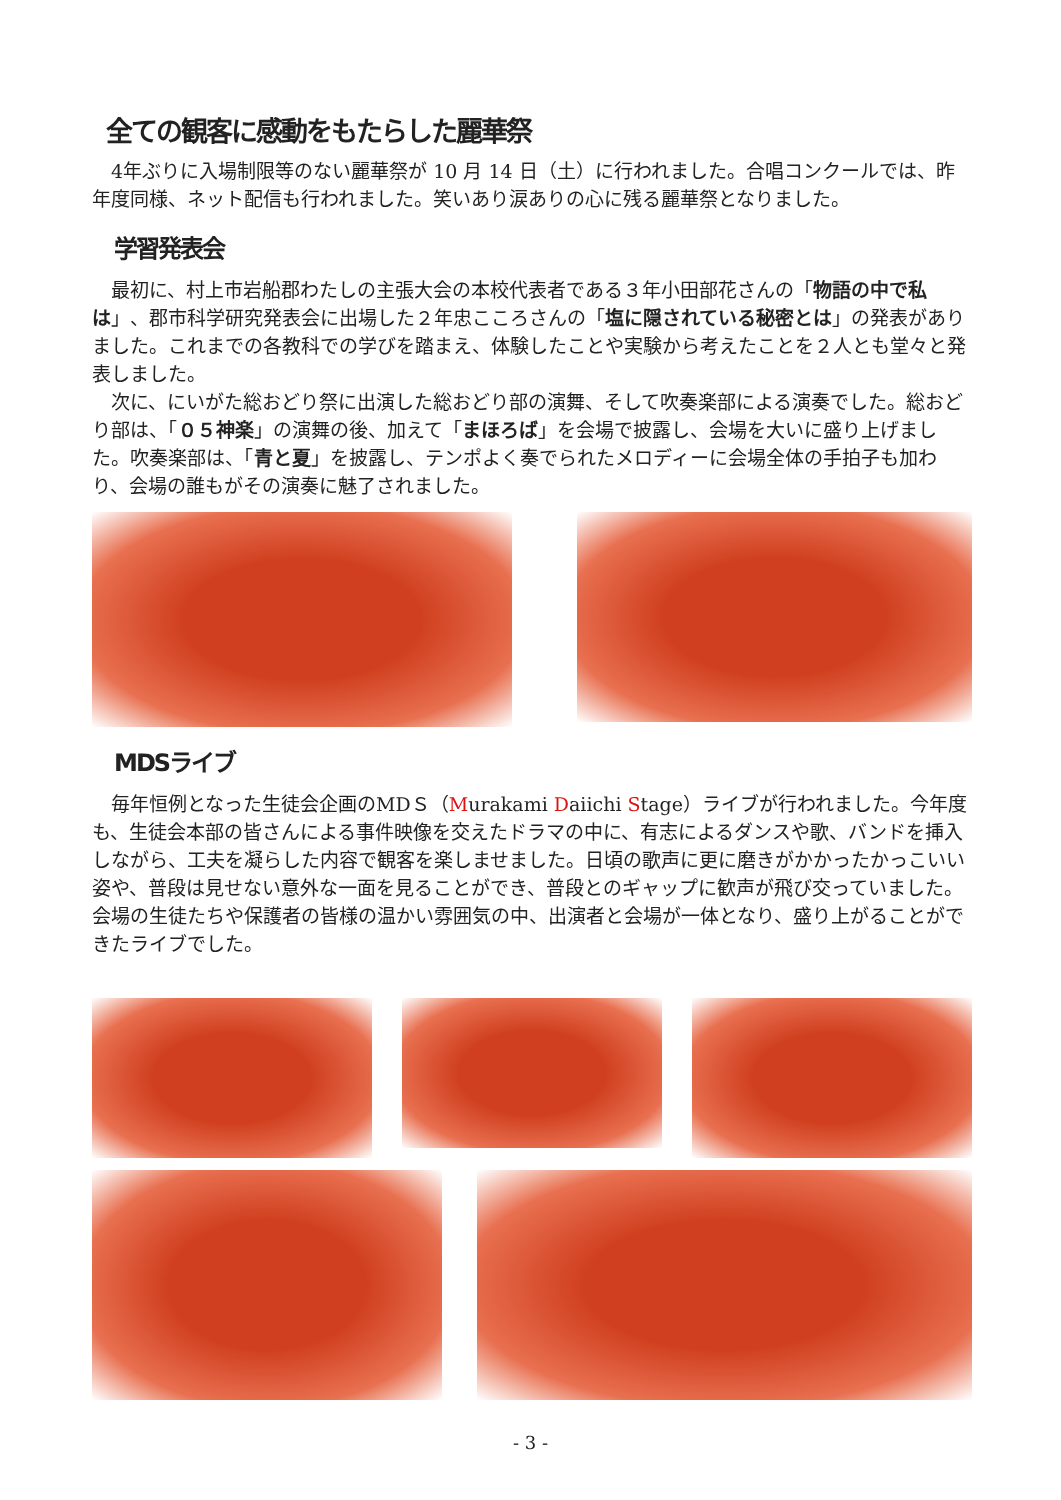全ての観客に感動をもたらした麗華祭
4年ぶりに入場制限等のない麗華祭が 10 月 14 日（土）に行われました。合唱コンクールでは、昨年度同様、ネット配信も行われました。笑いあり涙ありの心に残る麗華祭となりました。
学習発表会
最初に、村上市岩船郡わたしの主張大会の本校代表者である３年小田部花さんの「物語の中で私は」、郡市科学研究発表会に出場した２年忠こころさんの「塩に隠されている秘密とは」の発表がありました。これまでの各教科での学びを踏まえ、体験したことや実験から考えたことを２人とも堂々と発表しました。
次に、にいがた総おどり祭に出演した総おどり部の演舞、そして吹奏楽部による演奏でした。総おどり部は、「０５神楽」の演舞の後、加えて「まほろば」を会場で披露し、会場を大いに盛り上げました。吹奏楽部は、「青と夏」を披露し、テンポよく奏でられたメロディーに会場全体の手拍子も加わり、会場の誰もがその演奏に魅了されました。
MDSライブ
毎年恒例となった生徒会企画のMDＳ（Murakami Daiichi Stage）ライブが行われました。今年度も、生徒会本部の皆さんによる事件映像を交えたドラマの中に、有志によるダンスや歌、バンドを挿入しながら、工夫を凝らした内容で観客を楽しませました。日頃の歌声に更に磨きがかかったかっこいい姿や、普段は見せない意外な一面を見ることができ、普段とのギャップに歓声が飛び交っていました。会場の生徒たちや保護者の皆様の温かい雰囲気の中、出演者と会場が一体となり、盛り上がることができたライブでした。
- 3 -